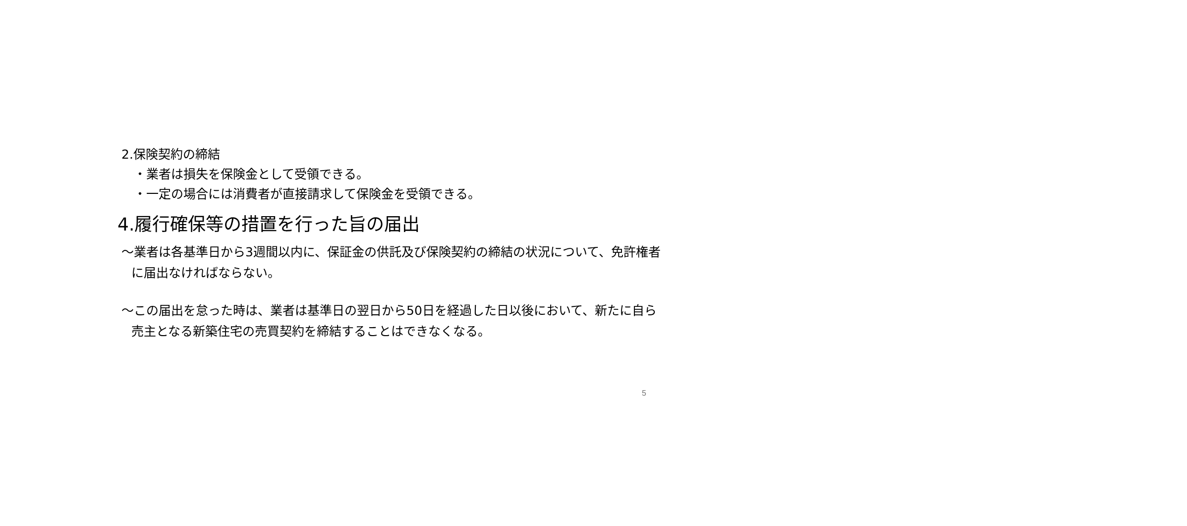2.保険契約の締結
・業者は損失を保険金として受領できる。
・一定の場合には消費者が直接請求して保険金を受領できる。
4.履行確保等の措置を行った旨の届出
～業者は各基準日から3週間以内に、保証金の供託及び保険契約の締結の状況について、免許権者に届出なければならない。
～この届出を怠った時は、業者は基準日の翌日から50日を経過した日以後において、新たに自ら売主となる新築住宅の売買契約を締結することはできなくなる。
5